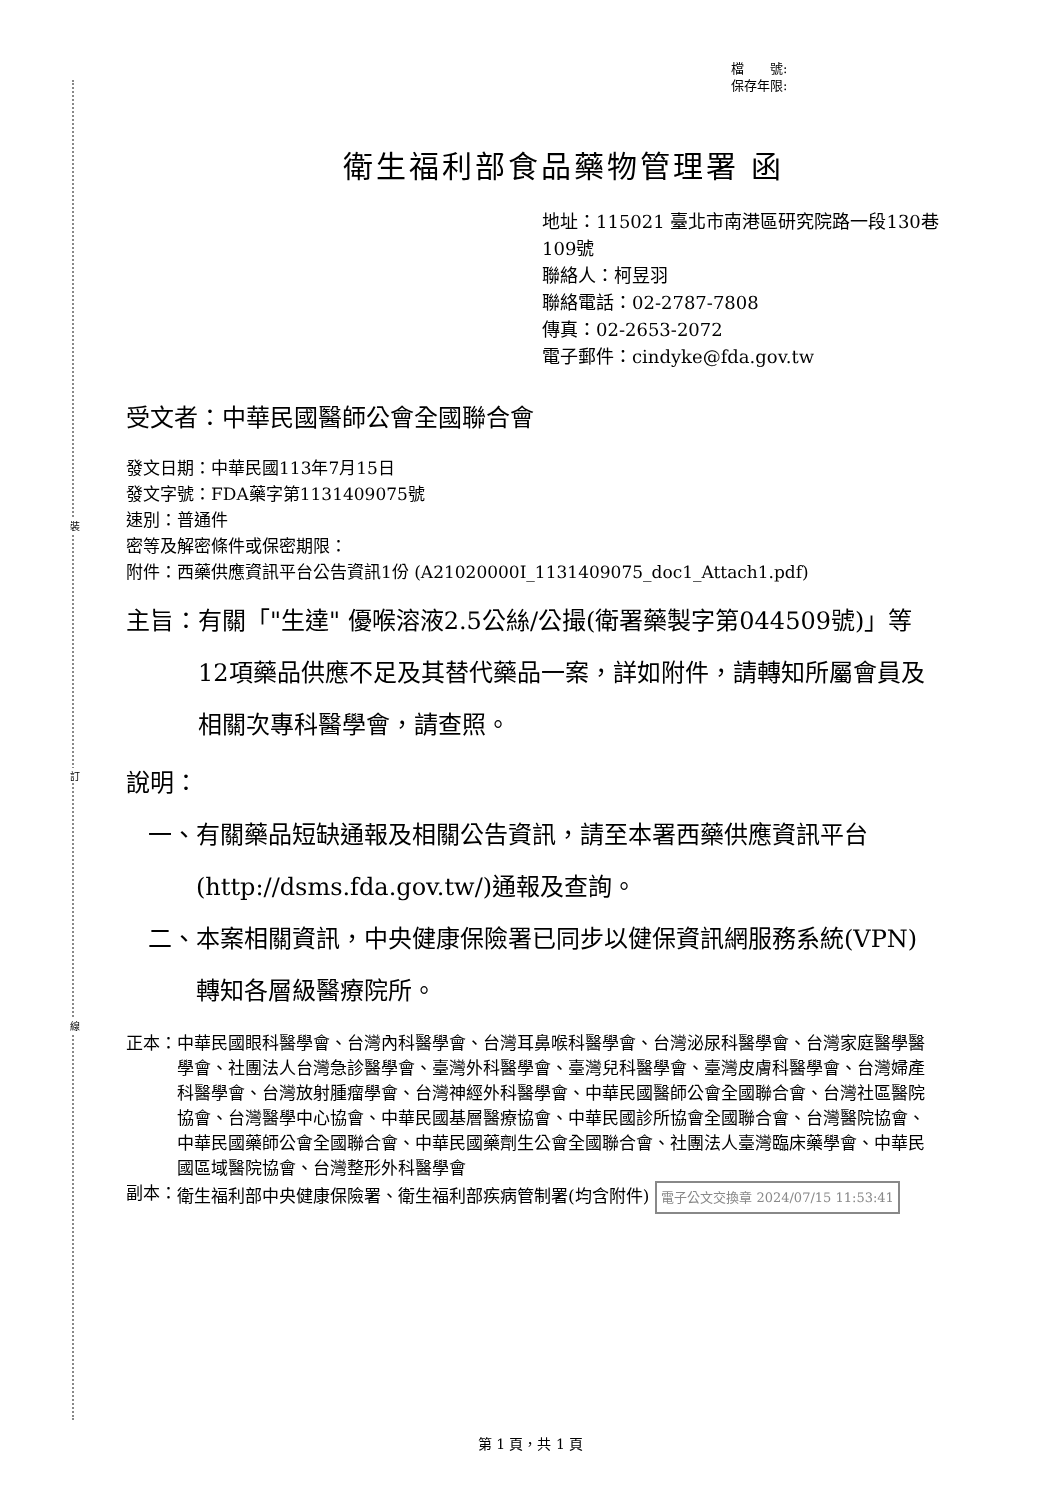裝
訂
線
檔　　號:
保存年限:
衛生福利部食品藥物管理署 函
地址：115021 臺北市南港區研究院路一段130巷109號
聯絡人：柯昱羽
聯絡電話：02-2787-7808
傳真：02-2653-2072
電子郵件：cindyke@fda.gov.tw
受文者：中華民國醫師公會全國聯合會
發文日期：中華民國113年7月15日
發文字號：FDA藥字第1131409075號
速別：普通件
密等及解密條件或保密期限：
附件：西藥供應資訊平台公告資訊1份 (A21020000I_1131409075_doc1_Attach1.pdf)
主旨： 有關「"生達" 優喉溶液2.5公絲/公撮(衛署藥製字第044509號)」等12項藥品供應不足及其替代藥品一案，詳如附件，請轉知所屬會員及相關次專科醫學會，請查照。
說明：
一、 有關藥品短缺通報及相關公告資訊，請至本署西藥供應資訊平台(http://dsms.fda.gov.tw/)通報及查詢。
二、 本案相關資訊，中央健康保險署已同步以健保資訊網服務系統(VPN)轉知各層級醫療院所。
正本： 中華民國眼科醫學會、台灣內科醫學會、台灣耳鼻喉科醫學會、台灣泌尿科醫學會、台灣家庭醫學醫學會、社團法人台灣急診醫學會、臺灣外科醫學會、臺灣兒科醫學會、臺灣皮膚科醫學會、台灣婦產科醫學會、台灣放射腫瘤學會、台灣神經外科醫學會、中華民國醫師公會全國聯合會、台灣社區醫院協會、台灣醫學中心協會、中華民國基層醫療協會、中華民國診所協會全國聯合會、台灣醫院協會、中華民國藥師公會全國聯合會、中華民國藥劑生公會全國聯合會、社團法人臺灣臨床藥學會、中華民國區域醫院協會、台灣整形外科醫學會
副本： 衛生福利部中央健康保險署、衛生福利部疾病管制署(均含附件) 電子公文交換章 2024/07/15 11:53:41
第 1 頁，共 1 頁